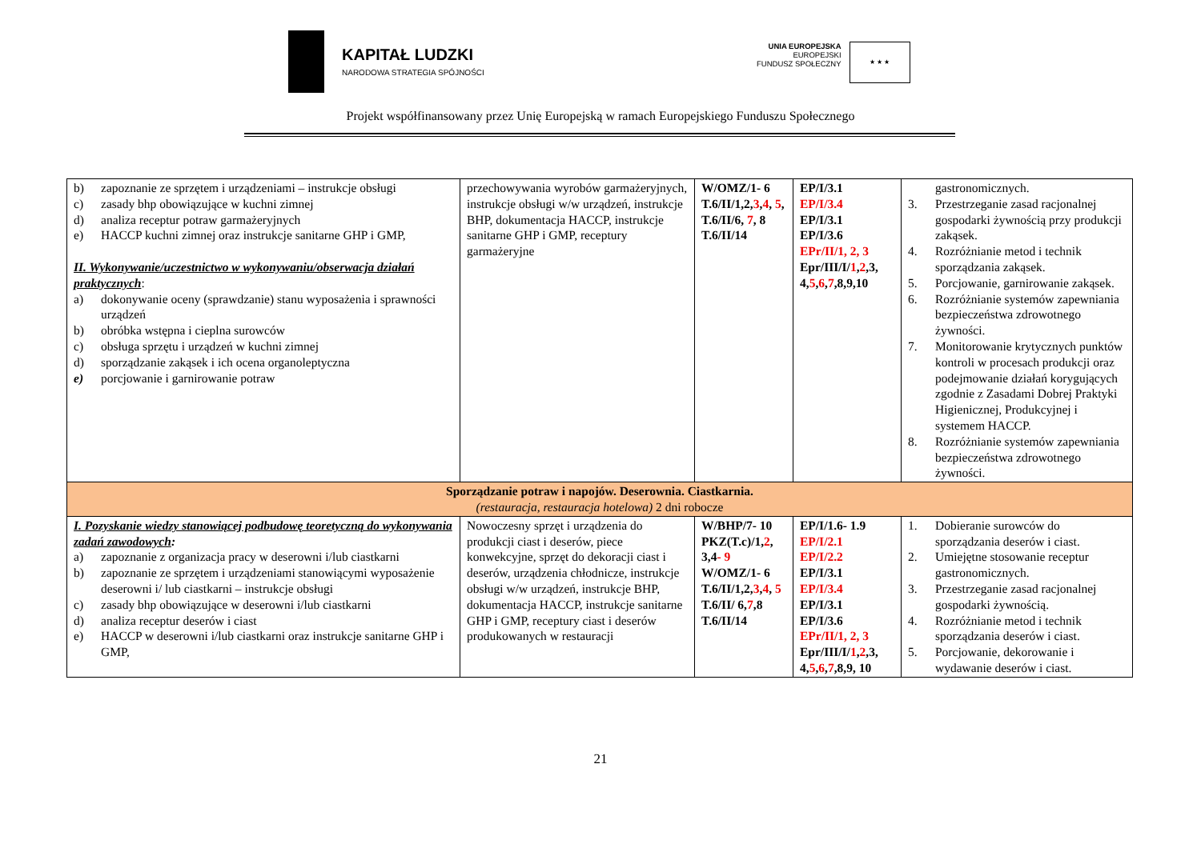KAPITAŁ LUDZKI
NARODOWA STRATEGIA SPÓJNOŚCI
UNIA EUROPEJSKA
EUROPEJSKI
FUNDUSZ SPOŁECZNY
★ ★ ★
Projekt współfinansowany przez Unię Europejską w ramach Europejskiego Funduszu Społecznego
| b) zapoznanie ze sprzętem i urządzeniami – instrukcje obsługi c) zasady bhp obowiązujące w kuchni zimnej d) analiza receptur potraw garmażeryjnych e) HACCP kuchni zimnej oraz instrukcje sanitarne GHP i GMP, II. Wykonywanie/uczestnictwo w wykonywaniu/obserwacja działań praktycznych : a) dokonywanie oceny (sprawdzanie) stanu wyposażenia i sprawności urządzeń b) obróbka wstępna i cieplna surowców c) obsługa sprzętu i urządzeń w kuchni zimnej d) sporządzanie zakąsek i ich ocena organoleptyczna e) porcjowanie i garnirowanie potraw | przechowywania wyrobów garmażeryjnych, instrukcje obsługi w/w urządzeń, instrukcje BHP, dokumentacja HACCP, instrukcje sanitarne GHP i GMP, receptury garmażeryjne | W/OMZ/1- 6 T.6/II/1,2, 3 , 4 , 5 , T.6/II/6, 7 , 8 T.6/II/14 | EP/I/3.1 EP/I/3.4 EP/I/3.1 EP/I/3.6 EPr/II/1, 2, 3 Epr/III/I/ 1 , 2 ,3, 4, 5 , 6 , 7 ,8,9,10 | gastronomicznych. 3. Przestrzeganie zasad racjonalnej gospodarki żywnością przy produkcji zakąsek. 4. Rozróżnianie metod i technik sporządzania zakąsek. 5. Porcjowanie, garnirowanie zakąsek. 6. Rozróżnianie systemów zapewniania bezpieczeństwa zdrowotnego żywności. 7. Monitorowanie krytycznych punktów kontroli w procesach produkcji oraz podejmowanie działań korygujących zgodnie z Zasadami Dobrej Praktyki Higienicznej, Produkcyjnej i systemem HACCP. 8. Rozróżnianie systemów zapewniania bezpieczeństwa zdrowotnego żywności. |
| Sporządzanie potraw i napojów. Deserownia. Ciastkarnia. (restauracja, restauracja hotelowa) 2 dni robocze | | | | |
| I. Pozyskanie wiedzy stanowiącej podbudowę teoretyczną do wykonywania zadań zawodowych : a) zapoznanie z organizacja pracy w deserowni i/lub ciastkarni b) zapoznanie ze sprzętem i urządzeniami stanowiącymi wyposażenie deserowni i/ lub ciastkarni – instrukcje obsługi c) zasady bhp obowiązujące w deserowni i/lub ciastkarni d) analiza receptur deserów i ciast e) HACCP w deserowni i/lub ciastkarni oraz instrukcje sanitarne GHP i GMP, | Nowoczesny sprzęt i urządzenia do produkcji ciast i deserów, piece konwekcyjne, sprzęt do dekoracji ciast i deserów, urządzenia chłodnicze, instrukcje obsługi w/w urządzeń, instrukcje BHP, dokumentacja HACCP, instrukcje sanitarne GHP i GMP, receptury ciast i deserów produkowanych w restauracji | W/BHP/7- 10 PKZ(T.c)/1, 2 , 3,4 - 9 W/OMZ/1- 6 T.6/II/1,2, 3 , 4 , 5 T.6/II/ 6, 7 ,8 T.6/II/14 | EP/I/1.6- 1.9 EP/I/2.1 EP/I/2.2 EP/I/3.1 EP/I/3.4 EP/I/3.1 EP/I/3.6 EPr/II/1, 2, 3 Epr/III/I/ 1 , 2 ,3, 4, 5 , 6 , 7 ,8,9, 10 | 1. Dobieranie surowców do sporządzania deserów i ciast. 2. Umiejętne stosowanie receptur gastronomicznych. 3. Przestrzeganie zasad racjonalnej gospodarki żywnością. 4. Rozróżnianie metod i technik sporządzania deserów i ciast. 5. Porcjowanie, dekorowanie i wydawanie deserów i ciast. |
21